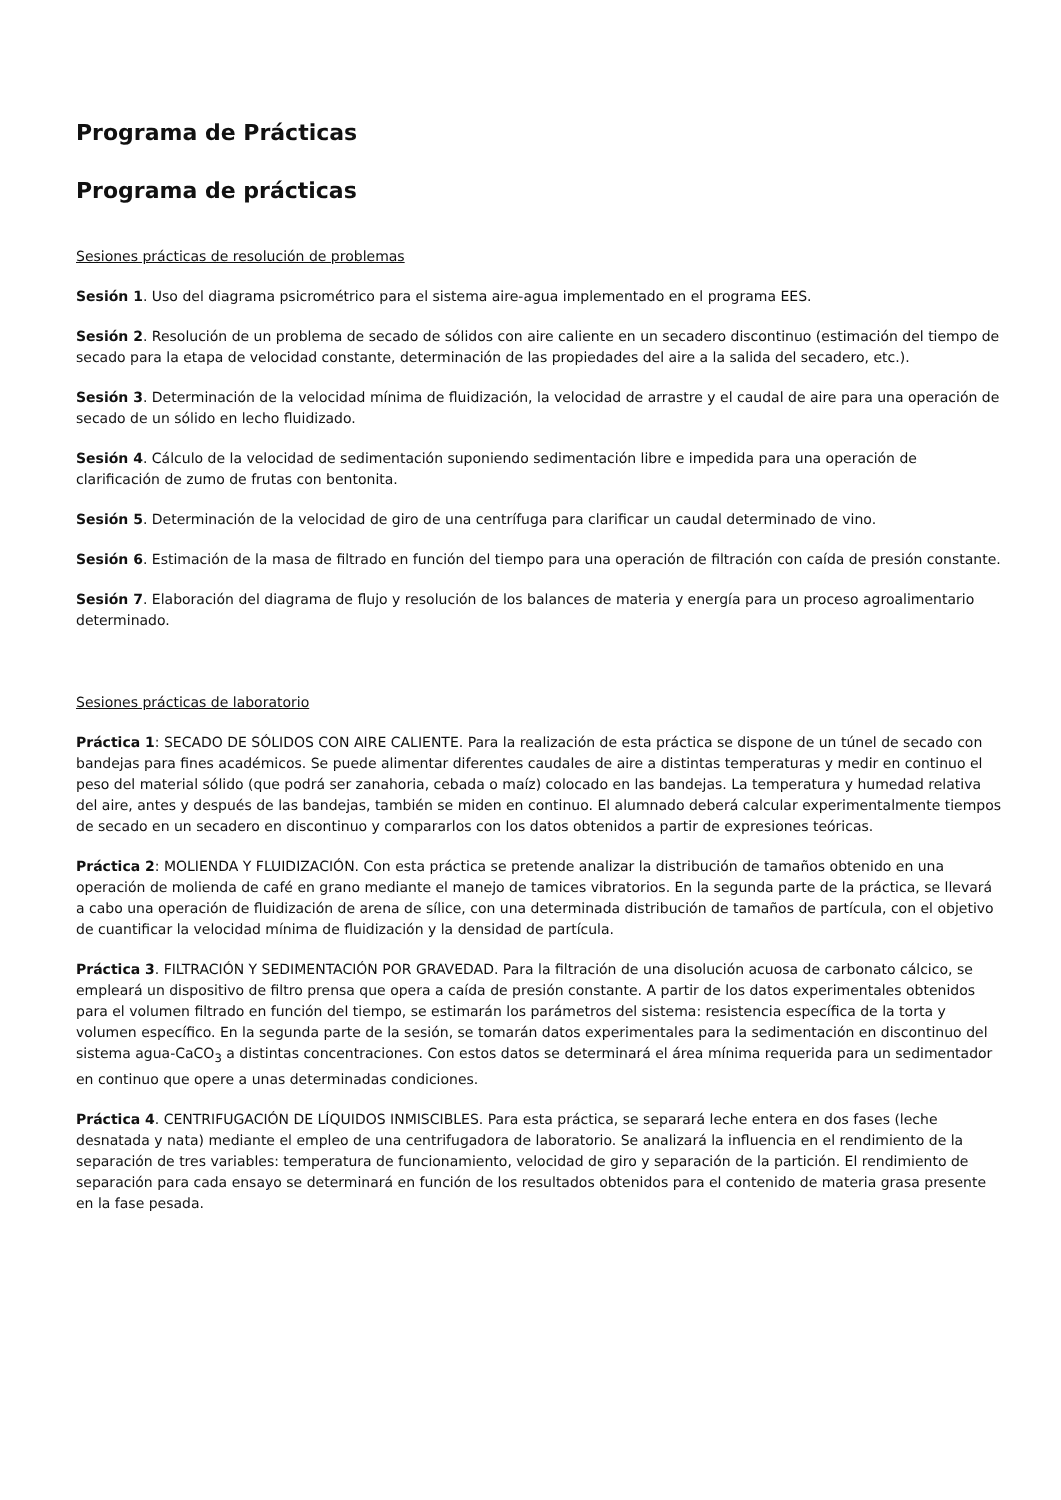Programa de Prácticas
Programa de prácticas
Sesiones prácticas de resolución de problemas
Sesión 1. Uso del diagrama psicrométrico para el sistema aire-agua implementado en el programa EES.
Sesión 2. Resolución de un problema de secado de sólidos con aire caliente en un secadero discontinuo (estimación del tiempo de secado para la etapa de velocidad constante, determinación de las propiedades del aire a la salida del secadero, etc.).
Sesión 3. Determinación de la velocidad mínima de fluidización, la velocidad de arrastre y el caudal de aire para una operación de secado de un sólido en lecho fluidizado.
Sesión 4. Cálculo de la velocidad de sedimentación suponiendo sedimentación libre e impedida para una operación de clarificación de zumo de frutas con bentonita.
Sesión 5. Determinación de la velocidad de giro de una centrífuga para clarificar un caudal determinado de vino.
Sesión 6. Estimación de la masa de filtrado en función del tiempo para una operación de filtración con caída de presión constante.
Sesión 7. Elaboración del diagrama de flujo y resolución de los balances de materia y energía para un proceso agroalimentario determinado.
Sesiones prácticas de laboratorio
Práctica 1: SECADO DE SÓLIDOS CON AIRE CALIENTE. Para la realización de esta práctica se dispone de un túnel de secado con bandejas para fines académicos. Se puede alimentar diferentes caudales de aire a distintas temperaturas y medir en continuo el peso del material sólido (que podrá ser zanahoria, cebada o maíz) colocado en las bandejas. La temperatura y humedad relativa del aire, antes y después de las bandejas, también se miden en continuo. El alumnado deberá calcular experimentalmente tiempos de secado en un secadero en discontinuo y compararlos con los datos obtenidos a partir de expresiones teóricas.
Práctica 2: MOLIENDA Y FLUIDIZACIÓN. Con esta práctica se pretende analizar la distribución de tamaños obtenido en una operación de molienda de café en grano mediante el manejo de tamices vibratorios. En la segunda parte de la práctica, se llevará a cabo una operación de fluidización de arena de sílice, con una determinada distribución de tamaños de partícula, con el objetivo de cuantificar la velocidad mínima de fluidización y la densidad de partícula.
Práctica 3. FILTRACIÓN Y SEDIMENTACIÓN POR GRAVEDAD. Para la filtración de una disolución acuosa de carbonato cálcico, se empleará un dispositivo de filtro prensa que opera a caída de presión constante. A partir de los datos experimentales obtenidos para el volumen filtrado en función del tiempo, se estimarán los parámetros del sistema: resistencia específica de la torta y volumen específico. En la segunda parte de la sesión, se tomarán datos experimentales para la sedimentación en discontinuo del sistema agua-CaCO<sub>3</sub> a distintas concentraciones. Con estos datos se determinará el área mínima requerida para un sedimentador en continuo que opere a unas determinadas condiciones.
Práctica 4. CENTRIFUGACIÓN DE LÍQUIDOS INMISCIBLES. Para esta práctica, se separará leche entera en dos fases (leche desnatada y nata) mediante el empleo de una centrifugadora de laboratorio. Se analizará la influencia en el rendimiento de la separación de tres variables: temperatura de funcionamiento, velocidad de giro y separación de la partición. El rendimiento de separación para cada ensayo se determinará en función de los resultados obtenidos para el contenido de materia grasa presente en la fase pesada.